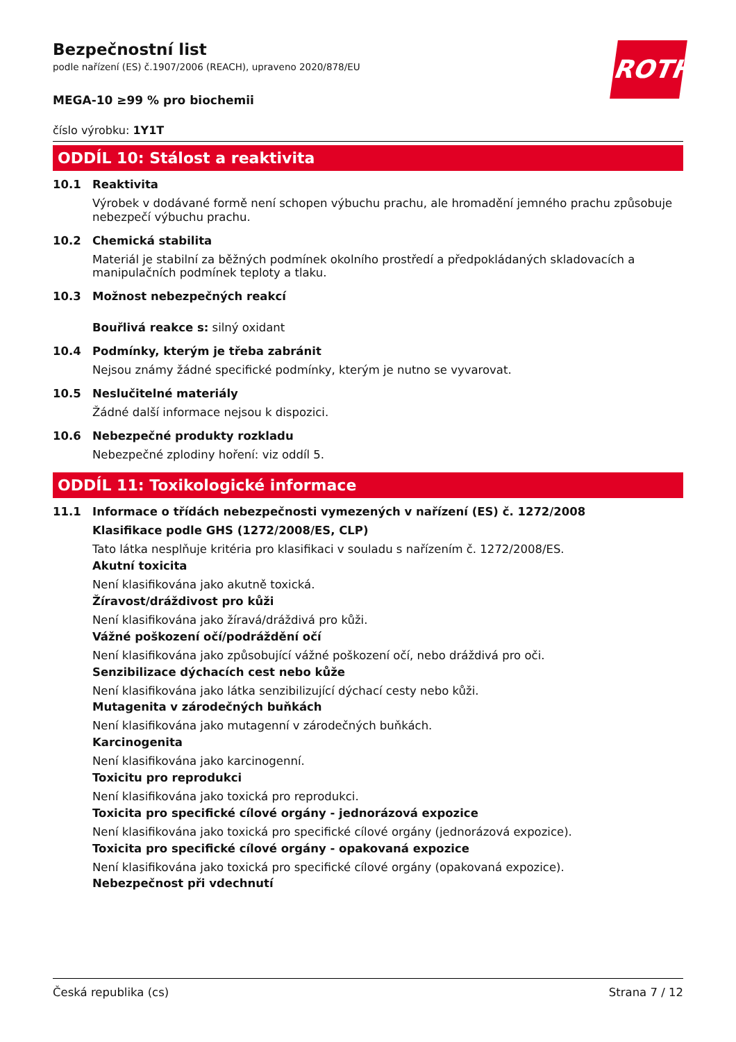ROTH
Bezpečnostní list
podle nařízení (ES) č.1907/2006 (REACH), upraveno 2020/878/EU
MEGA-10 ≥99 % pro biochemii
číslo výrobku: 1Y1T
ODDÍL 10: Stálost a reaktivita
10.1 Reaktivita
Výrobek v dodávané formě není schopen výbuchu prachu, ale hromadění jemného prachu způsobuje nebezpečí výbuchu prachu.
10.2 Chemická stabilita
Materiál je stabilní za běžných podmínek okolního prostředí a předpokládaných skladovacích a manipulačních podmínek teploty a tlaku.
10.3 Možnost nebezpečných reakcí
Bouřlivá reakce s: silný oxidant
10.4 Podmínky, kterým je třeba zabránit
Nejsou známy žádné specifické podmínky, kterým je nutno se vyvarovat.
10.5 Neslučitelné materiály
Žádné další informace nejsou k dispozici.
10.6 Nebezpečné produkty rozkladu
Nebezpečné zplodiny hoření: viz oddíl 5.
ODDÍL 11: Toxikologické informace
11.1 Informace o třídách nebezpečnosti vymezených v nařízení (ES) č. 1272/2008
Klasifikace podle GHS (1272/2008/ES, CLP)
Tato látka nesplňuje kritéria pro klasifikaci v souladu s nařízením č. 1272/2008/ES.
Akutní toxicita
Není klasifikována jako akutně toxická.
Žíravost/dráždivost pro kůži
Není klasifikována jako žíravá/dráždivá pro kůži.
Vážné poškození očí/podráždění očí
Není klasifikována jako způsobující vážné poškození očí, nebo dráždivá pro oči.
Senzibilizace dýchacích cest nebo kůže
Není klasifikována jako látka senzibilizující dýchací cesty nebo kůži.
Mutagenita v zárodečných buňkách
Není klasifikována jako mutagenní v zárodečných buňkách.
Karcinogenita
Není klasifikována jako karcinogenní.
Toxicitu pro reprodukci
Není klasifikována jako toxická pro reprodukci.
Toxicita pro specifické cílové orgány - jednorázová expozice
Není klasifikována jako toxická pro specifické cílové orgány (jednorázová expozice).
Toxicita pro specifické cílové orgány - opakovaná expozice
Není klasifikována jako toxická pro specifické cílové orgány (opakovaná expozice).
Nebezpečnost při vdechnutí
Česká republika (cs) Strana 7 / 12